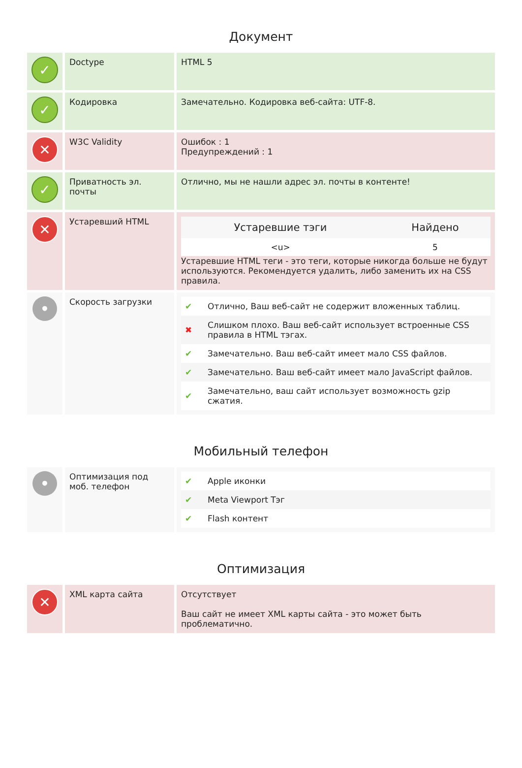Документ
✓
Doctype HTML 5
✓
Кодировка Замечательно. Кодировка веб-сайта: UTF-8.
✕
W3C Validity Ошибок : 1
Предупреждений : 1
✓
Приватность эл. почты
Отлично, мы не нашли адрес эл. почты в контенте!
✕
Устаревший HTML
| Устаревшие тэги | Найдено |
| --- | --- |
| <u> | 5 |
Устаревшие HTML теги - это теги, которые никогда больше не будут используются. Рекомендуется удалить, либо заменить их на CSS правила.
•
Скорость загрузки
| ✔ | Отлично, Ваш веб-сайт не содержит вложенных таблиц. |
| ✖ | Слишком плохо. Ваш веб-сайт использует встроенные CSS правила в HTML тэгах. |
| ✔ | Замечательно. Ваш веб-сайт имеет мало CSS файлов. |
| ✔ | Замечательно. Ваш веб-сайт имеет мало JavaScript файлов. |
| ✔ | Замечательно, ваш сайт использует возможность gzip сжатия. |
Мобильный телефон
•
Оптимизация под моб. телефон
| ✔ | Apple иконки |
| ✔ | Meta Viewport Тэг |
| ✔ | Flash контент |
Оптимизация
✕
XML карта сайта Отсутствует
Ваш сайт не имеет XML карты сайта - это может быть проблематично.